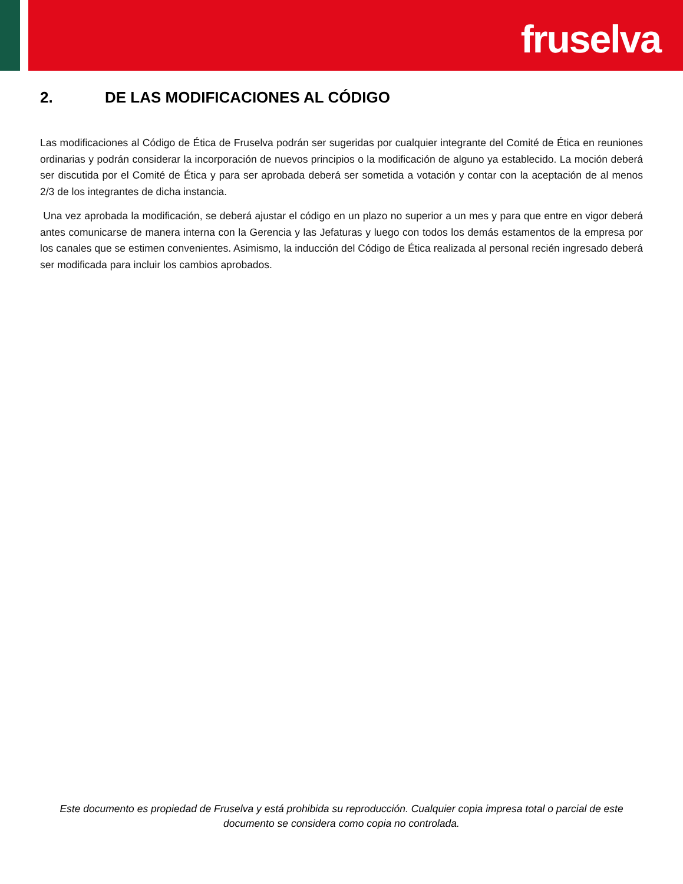fruselva
2. DE LAS MODIFICACIONES AL CÓDIGO
Las modificaciones al Código de Ética de Fruselva podrán ser sugeridas por cualquier integrante del Comité de Ética en reuniones ordinarias y podrán considerar la incorporación de nuevos principios o la modificación de alguno ya establecido. La moción deberá ser discutida por el Comité de Ética y para ser aprobada deberá ser sometida a votación y contar con la aceptación de al menos 2/3 de los integrantes de dicha instancia.
Una vez aprobada la modificación, se deberá ajustar el código en un plazo no superior a un mes y para que entre en vigor deberá antes comunicarse de manera interna con la Gerencia y las Jefaturas y luego con todos los demás estamentos de la empresa por los canales que se estimen convenientes. Asimismo, la inducción del Código de Ética realizada al personal recién ingresado deberá ser modificada para incluir los cambios aprobados.
Este documento es propiedad de Fruselva y está prohibida su reproducción. Cualquier copia impresa total o parcial de este documento se considera como copia no controlada.